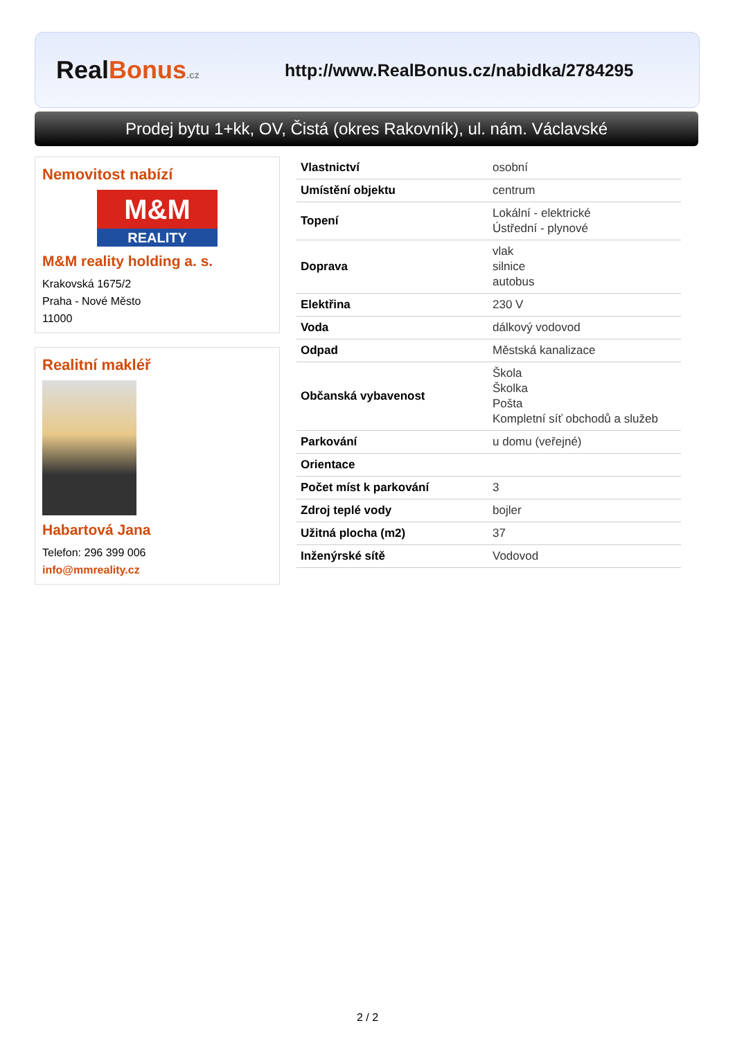RealBonus.cz
http://www.RealBonus.cz/nabidka/2784295
Prodej bytu 1+kk, OV, Čistá (okres Rakovník), ul. nám. Václavské
Nemovitost nabízí
M&M
REALITY
M&M reality holding a. s.
Krakovská 1675/2
Praha - Nové Město
11000
Realitní makléř
Habartová Jana
Telefon: 296 399 006
info@mmreality.cz
| Vlastnictví | osobní |
| Umístění objektu | centrum |
| Topení | Lokální - elektrické Ústřední - plynové |
| Doprava | vlak silnice autobus |
| Elektřina | 230 V |
| Voda | dálkový vodovod |
| Odpad | Městská kanalizace |
| Občanská vybavenost | Škola Školka Pošta Kompletní síť obchodů a služeb |
| Parkování | u domu (veřejné) |
| Orientace | |
| Počet míst k parkování | 3 |
| Zdroj teplé vody | bojler |
| Užitná plocha (m2) | 37 |
| Inženýrské sítě | Vodovod |
2 / 2